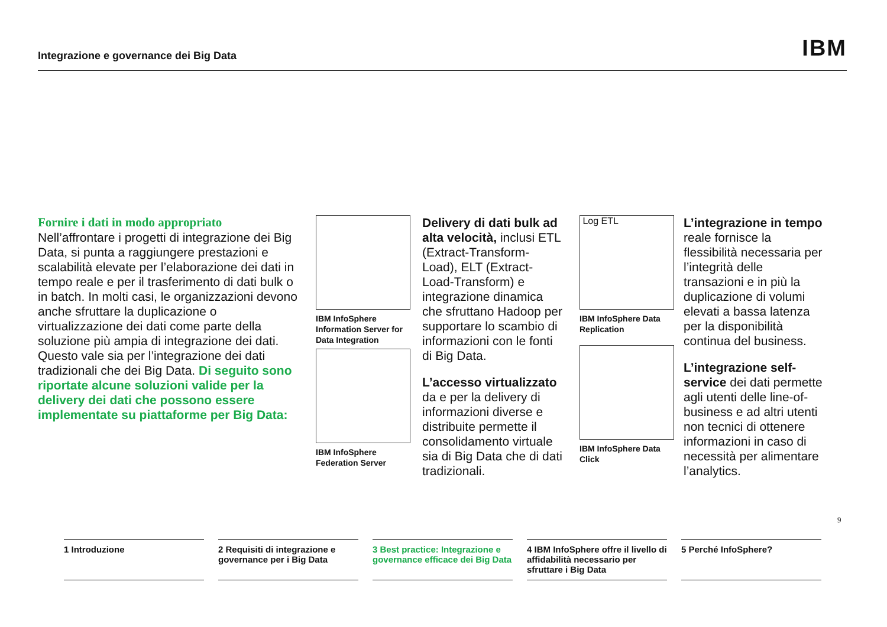Integrazione e governance dei Big Data IBM
Fornire i dati in modo appropriato
Nell’affrontare i progetti di integrazione dei Big Data, si punta a raggiungere prestazioni e scalabilità elevate per l’elaborazione dei dati in tempo reale e per il trasferimento di dati bulk o in batch. In molti casi, le organizzazioni devono anche sfruttare la duplicazione o virtualizzazione dei dati come parte della soluzione più ampia di integrazione dei dati. Questo vale sia per l’integrazione dei dati tradizionali che dei Big Data. Di seguito sono riportate alcune soluzioni valide per la delivery dei dati che possono essere implementate su piattaforme per Big Data:
IBM InfoSphere Information Server for Data Integration
IBM InfoSphere Federation Server
Delivery di dati bulk ad alta velocità, inclusi ETL (Extract-Transform-Load), ELT (Extract-Load-Transform) e integrazione dinamica che sfruttano Hadoop per supportare lo scambio di informazioni con le fonti di Big Data.
L’accesso virtualizzato da e per la delivery di informazioni diverse e distribuite permette il consolidamento virtuale sia di Big Data che di dati tradizionali.
Log ETL
IBM InfoSphere Data Replication
IBM InfoSphere Data Click
L’integrazione in tempo reale fornisce la flessibilità necessaria per l’integrità delle transazioni e in più la duplicazione di volumi elevati a bassa latenza per la disponibilità continua del business.
L’integrazione self-service dei dati permette agli utenti delle line-of-business e ad altri utenti non tecnici di ottenere informazioni in caso di necessità per alimentare l’analytics.
9
1 Introduzione 2 Requisiti di integrazione e governance per i Big Data
3 Best practice: Integrazione e governance efficace dei Big Data
4 IBM InfoSphere offre il livello di affidabilità necessario per sfruttare i Big Data
5 Perché InfoSphere?